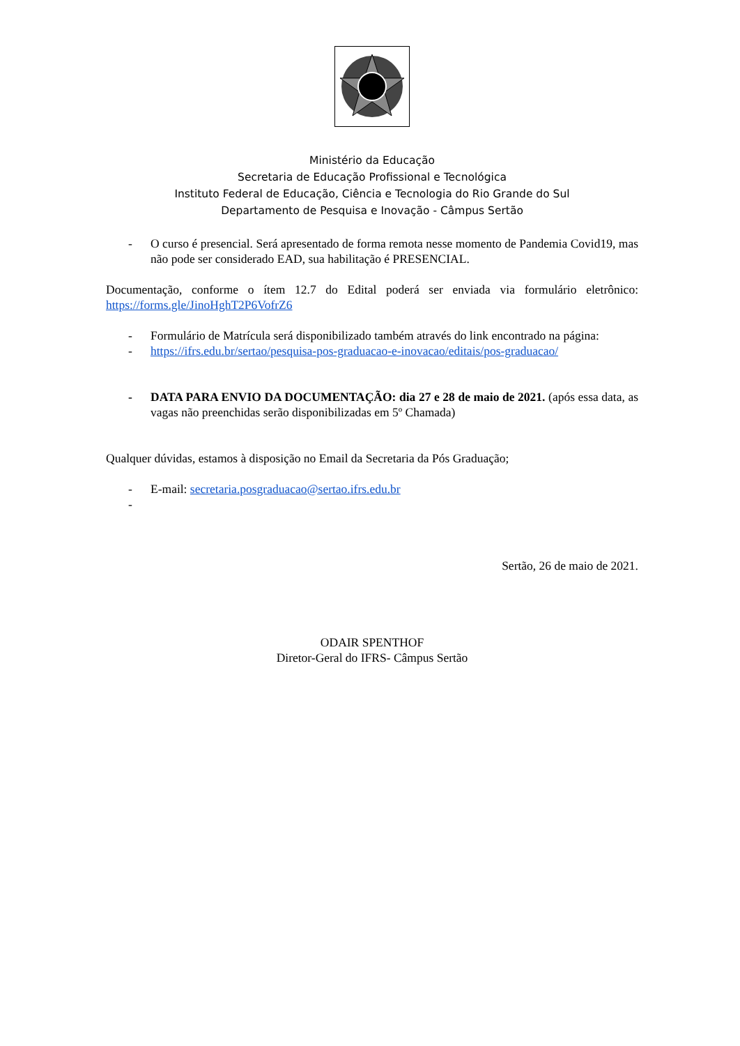Ministério da Educação
Secretaria de Educação Profissional e Tecnológica
Instituto Federal de Educação, Ciência e Tecnologia do Rio Grande do Sul
Departamento de Pesquisa e Inovação - Câmpus Sertão
- O curso é presencial. Será apresentado de forma remota nesse momento de Pandemia Covid19, mas não pode ser considerado EAD, sua habilitação é PRESENCIAL.
Documentação, conforme o ítem 12.7 do Edital poderá ser enviada via formulário eletrônico: https://forms.gle/JinoHghT2P6VofrZ6
- Formulário de Matrícula será disponibilizado também através do link encontrado na página:
- https://ifrs.edu.br/sertao/pesquisa-pos-graduacao-e-inovacao/editais/pos-graduacao/
- DATA PARA ENVIO DA DOCUMENTAÇÃO: dia 27 e 28 de maio de 2021. (após essa data, as vagas não preenchidas serão disponibilizadas em 5º Chamada)
Qualquer dúvidas, estamos à disposição no Email da Secretaria da Pós Graduação;
- E-mail: secretaria.posgraduacao@sertao.ifrs.edu.br
-
Sertão, 26 de maio de 2021.
ODAIR SPENTHOF
Diretor-Geral do IFRS- Câmpus Sertão